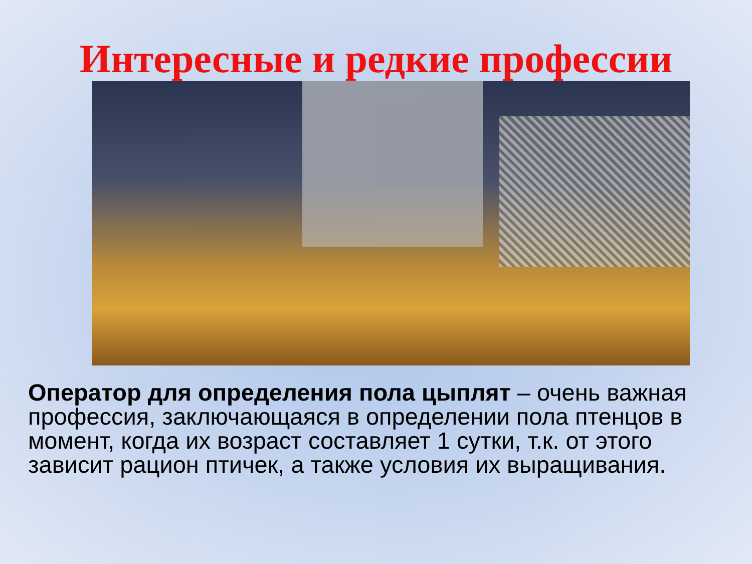Интересные и редкие профессии
Оператор для определения пола цыплят – очень важная профессия, заключающаяся в определении пола птенцов в момент, когда их возраст составляет 1 сутки, т.к. от этого зависит рацион птичек, а также условия их выращивания.